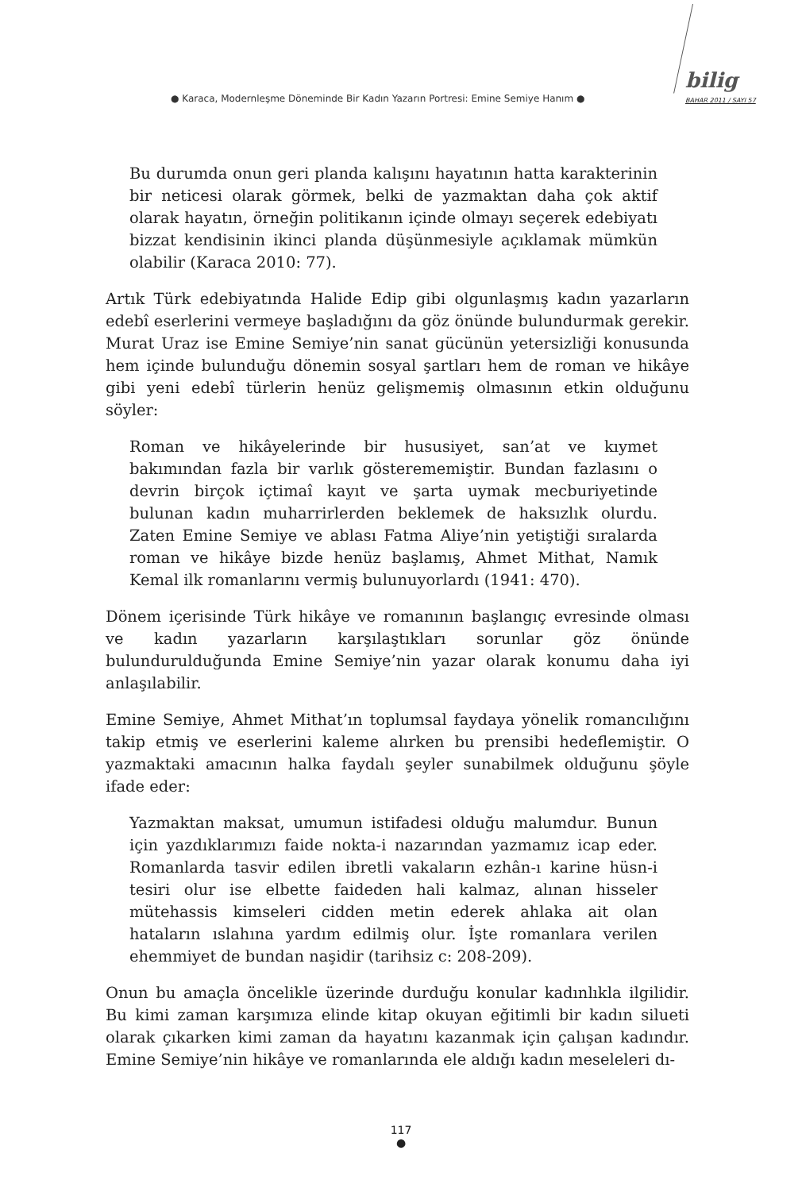● Karaca, Modernleşme Döneminde Bir Kadın Yazarın Portresi: Emine Semiye Hanım ●
bilig
BAHAR 2011 / SAYI 57
Bu durumda onun geri planda kalışını hayatının hatta karakterinin bir neticesi olarak görmek, belki de yazmaktan daha çok aktif olarak hayatın, örneğin politikanın içinde olmayı seçerek edebiyatı bizzat kendisinin ikinci planda düşünmesiyle açıklamak mümkün olabilir (Karaca 2010: 77).
Artık Türk edebiyatında Halide Edip gibi olgunlaşmış kadın yazarların edebî eserlerini vermeye başladığını da göz önünde bulundurmak gerekir. Murat Uraz ise Emine Semiye’nin sanat gücünün yetersizliği konusunda hem içinde bulunduğu dönemin sosyal şartları hem de roman ve hikâye gibi yeni edebî türlerin henüz gelişmemiş olmasının etkin olduğunu söyler:
Roman ve hikâyelerinde bir hususiyet, san’at ve kıymet bakımından fazla bir varlık gösterememiştir. Bundan fazlasını o devrin birçok içtimaî kayıt ve şarta uymak mecburiyetinde bulunan kadın muharrirlerden beklemek de haksızlık olurdu. Zaten Emine Semiye ve ablası Fatma Aliye’nin yetiştiği sıralarda roman ve hikâye bizde henüz başlamış, Ahmet Mithat, Namık Kemal ilk romanlarını vermiş bulunuyorlardı (1941: 470).
Dönem içerisinde Türk hikâye ve romanının başlangıç evresinde olması ve kadın yazarların karşılaştıkları sorunlar göz önünde bulundurulduğunda Emine Semiye’nin yazar olarak konumu daha iyi anlaşılabilir.
Emine Semiye, Ahmet Mithat’ın toplumsal faydaya yönelik romancılığını takip etmiş ve eserlerini kaleme alırken bu prensibi hedeflemiştir. O yazmaktaki amacının halka faydalı şeyler sunabilmek olduğunu şöyle ifade eder:
Yazmaktan maksat, umumun istifadesi olduğu malumdur. Bunun için yazdıklarımızı faide nokta-i nazarından yazmamız icap eder. Romanlarda tasvir edilen ibretli vakaların ezhân-ı karine hüsn-i tesiri olur ise elbette faideden hali kalmaz, alınan hisseler mütehassis kimseleri cidden metin ederek ahlaka ait olan hataların ıslahına yardım edilmiş olur. İşte romanlara verilen ehemmiyet de bundan naşidir (tarihsiz c: 208-209).
Onun bu amaçla öncelikle üzerinde durduğu konular kadınlıkla ilgilidir. Bu kimi zaman karşımıza elinde kitap okuyan eğitimli bir kadın silueti olarak çıkarken kimi zaman da hayatını kazanmak için çalışan kadındır. Emine Semiye’nin hikâye ve romanlarında ele aldığı kadın meseleleri dı-
117
●